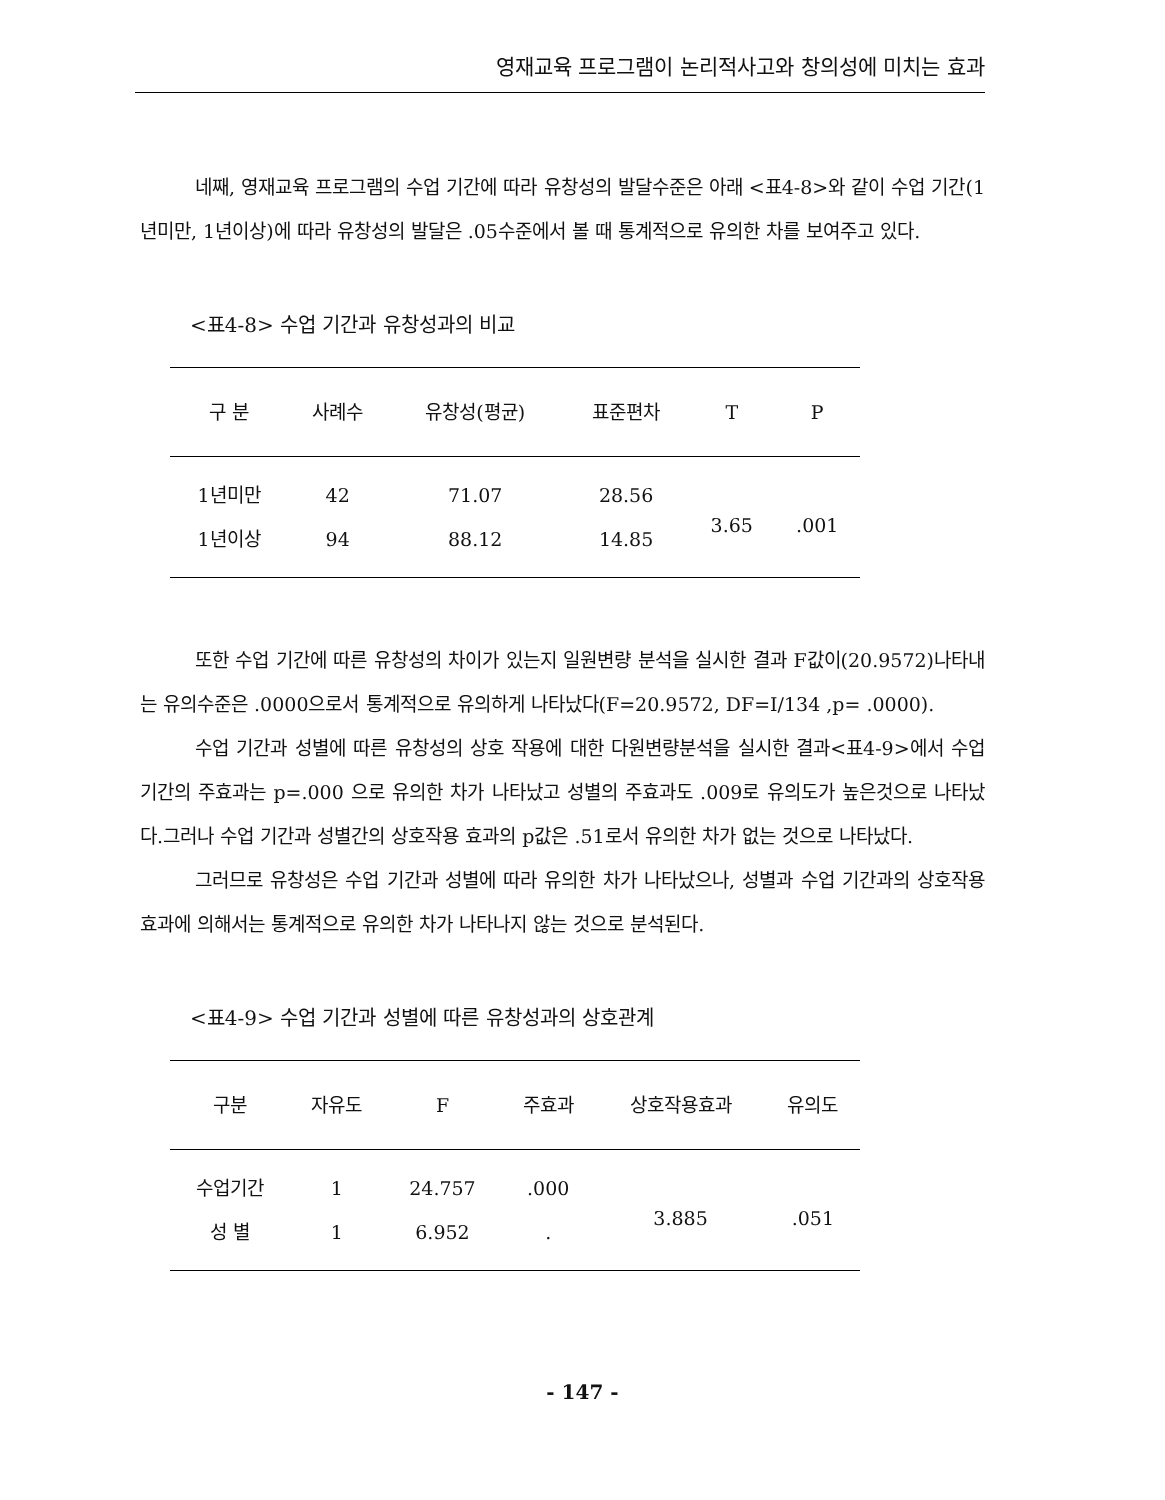영재교육 프로그램이 논리적사고와 창의성에 미치는 효과
네째, 영재교육 프로그램의 수업 기간에 따라 유창성의 발달수준은 아래 <표4-8>와 같이 수업 기간(1년미만, 1년이상)에 따라 유창성의 발달은 .05수준에서 볼 때 통계적으로 유의한 차를 보여주고 있다.
<표4-8> 수업 기간과 유창성과의 비교
| 구 분 | 사례수 | 유창성(평균) | 표준편차 | T | P |
| --- | --- | --- | --- | --- | --- |
| 1년미만 | 42 | 71.07 | 28.56 | 3.65 | .001 |
| 1년이상 | 94 | 88.12 | 14.85 | | |
또한 수업 기간에 따른 유창성의 차이가 있는지 일원변량 분석을 실시한 결과 F값이(20.9572)나타내는 유의수준은 .0000으로서 통계적으로 유의하게 나타났다(F=20.9572, DF=I/134 ,p= .0000).
수업 기간과 성별에 따른 유창성의 상호 작용에 대한 다원변량분석을 실시한 결과<표4-9>에서 수업 기간의 주효과는 p=.000 으로 유의한 차가 나타났고 성별의 주효과도 .009로 유의도가 높은것으로 나타났다.그러나 수업 기간과 성별간의 상호작용 효과의 p값은 .51로서 유의한 차가 없는 것으로 나타났다.
그러므로 유창성은 수업 기간과 성별에 따라 유의한 차가 나타났으나, 성별과 수업 기간과의 상호작용 효과에 의해서는 통계적으로 유의한 차가 나타나지 않는 것으로 분석된다.
<표4-9> 수업 기간과 성별에 따른 유창성과의 상호관계
| 구분 | 자유도 | F | 주효과 | 상호작용효과 | 유의도 |
| --- | --- | --- | --- | --- | --- |
| 수업기간 | 1 | 24.757 | .000 | 3.885 | .051 |
| 성 별 | 1 | 6.952 | . | | |
- 147 -